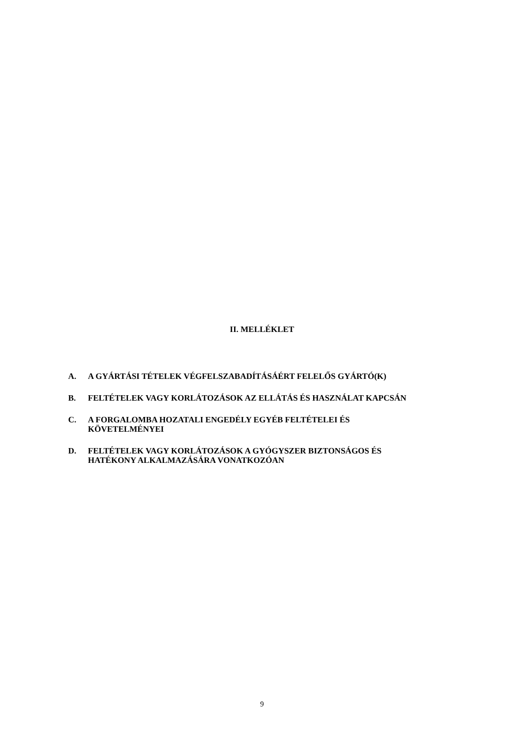II. MELLÉKLET
A. A GYÁRTÁSI TÉTELEK VÉGFELSZABADÍTÁSÁÉRT FELELŐS GYÁRTÓ(K)
B. FELTÉTELEK VAGY KORLÁTOZÁSOK AZ ELLÁTÁS ÉS HASZNÁLAT KAPCSÁN
C. A FORGALOMBA HOZATALI ENGEDÉLY EGYÉB FELTÉTELEI ÉS
KÖVETELMÉNYEI
D. FELTÉTELEK VAGY KORLÁTOZÁSOK A GYÓGYSZER BIZTONSÁGOS ÉS
HATÉKONY ALKALMAZÁSÁRA VONATKOZÓAN
9